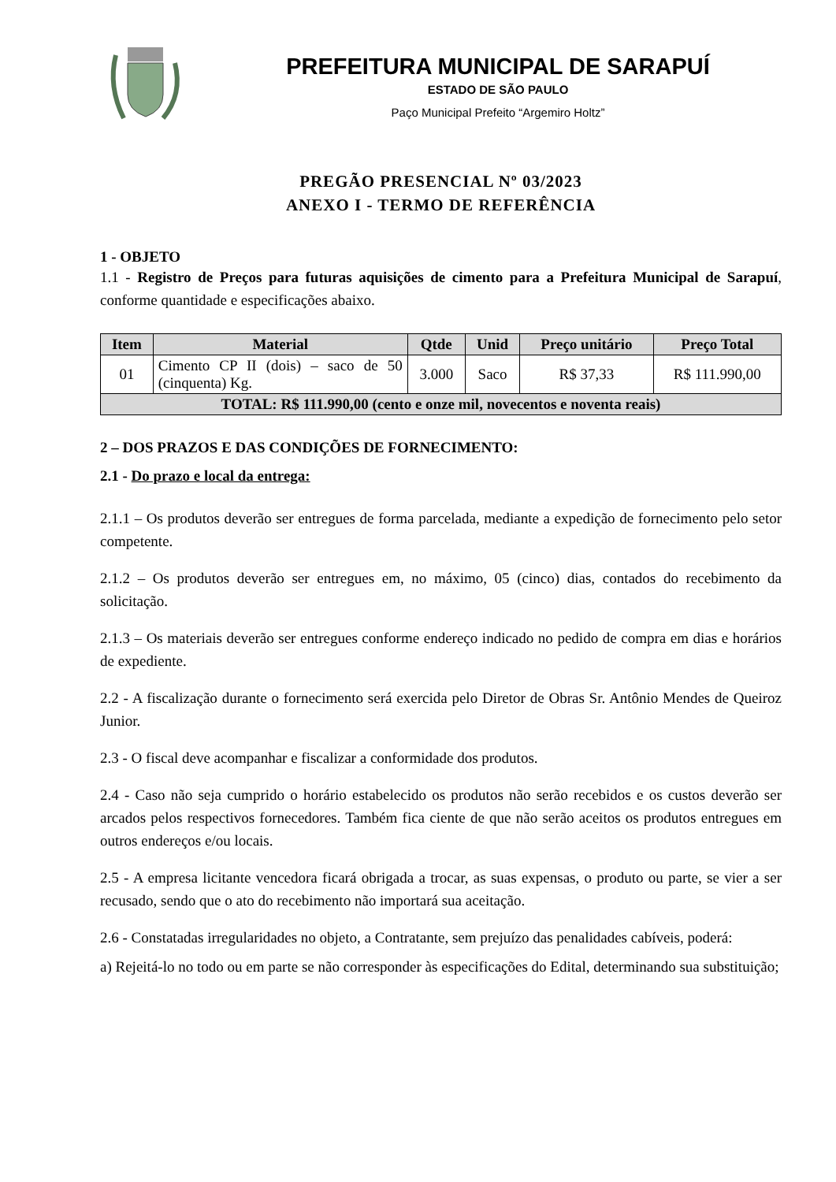PREFEITURA MUNICIPAL DE SARAPUÍ
ESTADO DE SÃO PAULO
Paço Municipal Prefeito “Argemiro Holtz”
PREGÃO PRESENCIAL Nº 03/2023
ANEXO I - TERMO DE REFERÊNCIA
1 - OBJETO
1.1 - Registro de Preços para futuras aquisições de cimento para a Prefeitura Municipal de Sarapuí, conforme quantidade e especificações abaixo.
| Item | Material | Qtde | Unid | Preço unitário | Preço Total |
| --- | --- | --- | --- | --- | --- |
| 01 | Cimento CP II (dois) – saco de 50 (cinquenta) Kg. | 3.000 | Saco | R$ 37,33 | R$ 111.990,00 |
| TOTAL: R$ 111.990,00 (cento e onze mil, novecentos e noventa reais) | | | | | |
2 – DOS PRAZOS E DAS CONDIÇÕES DE FORNECIMENTO:
2.1 - Do prazo e local da entrega:
2.1.1 – Os produtos deverão ser entregues de forma parcelada, mediante a expedição de fornecimento pelo setor competente.
2.1.2 – Os produtos deverão ser entregues em, no máximo, 05 (cinco) dias, contados do recebimento da solicitação.
2.1.3 – Os materiais deverão ser entregues conforme endereço indicado no pedido de compra em dias e horários de expediente.
2.2 - A fiscalização durante o fornecimento será exercida pelo Diretor de Obras Sr. Antônio Mendes de Queiroz Junior.
2.3 - O fiscal deve acompanhar e fiscalizar a conformidade dos produtos.
2.4 - Caso não seja cumprido o horário estabelecido os produtos não serão recebidos e os custos deverão ser arcados pelos respectivos fornecedores. Também fica ciente de que não serão aceitos os produtos entregues em outros endereços e/ou locais.
2.5 - A empresa licitante vencedora ficará obrigada a trocar, as suas expensas, o produto ou parte, se vier a ser recusado, sendo que o ato do recebimento não importará sua aceitação.
2.6 - Constatadas irregularidades no objeto, a Contratante, sem prejuízo das penalidades cabíveis, poderá:
a) Rejeitá-lo no todo ou em parte se não corresponder às especificações do Edital, determinando sua substituição;